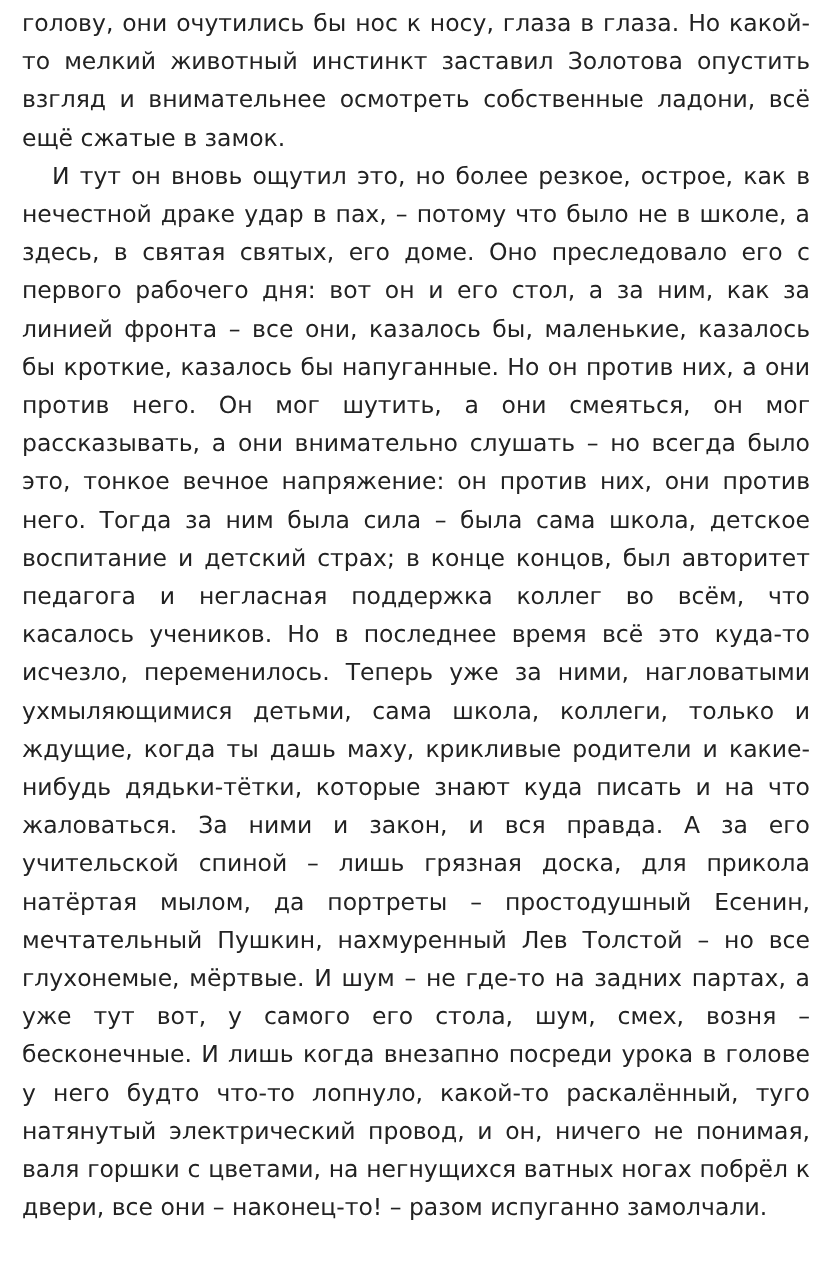голову, они очутились бы нос к носу, глаза в глаза. Но какой-то мелкий животный инстинкт заставил Золотова опустить взгляд и внимательнее осмотреть собственные ладони, всё ещё сжатые в замок.
И тут он вновь ощутил это, но более резкое, острое, как в нечестной драке удар в пах, – потому что было не в школе, а здесь, в святая святых, его доме. Оно преследовало его с первого рабочего дня: вот он и его стол, а за ним, как за линией фронта – все они, казалось бы, маленькие, казалось бы кроткие, казалось бы напуганные. Но он против них, а они против него. Он мог шутить, а они смеяться, он мог рассказывать, а они внимательно слушать – но всегда было это, тонкое вечное напряжение: он против них, они против него. Тогда за ним была сила – была сама школа, детское воспитание и детский страх; в конце концов, был авторитет педагога и негласная поддержка коллег во всём, что касалось учеников. Но в последнее время всё это куда-то исчезло, переменилось. Теперь уже за ними, нагловатыми ухмыляющимися детьми, сама школа, коллеги, только и ждущие, когда ты дашь маху, крикливые родители и какие-нибудь дядьки-тётки, которые знают куда писать и на что жаловаться. За ними и закон, и вся правда. А за его учительской спиной – лишь грязная доска, для прикола натёртая мылом, да портреты – простодушный Есенин, мечтательный Пушкин, нахмуренный Лев Толстой – но все глухонемые, мёртвые. И шум – не где-то на задних партах, а уже тут вот, у самого его стола, шум, смех, возня – бесконечные. И лишь когда внезапно посреди урока в голове у него будто что-то лопнуло, какой-то раскалённый, туго натянутый электрический провод, и он, ничего не понимая, валя горшки с цветами, на негнущихся ватных ногах побрёл к двери, все они – наконец-то! – разом испуганно замолчали.